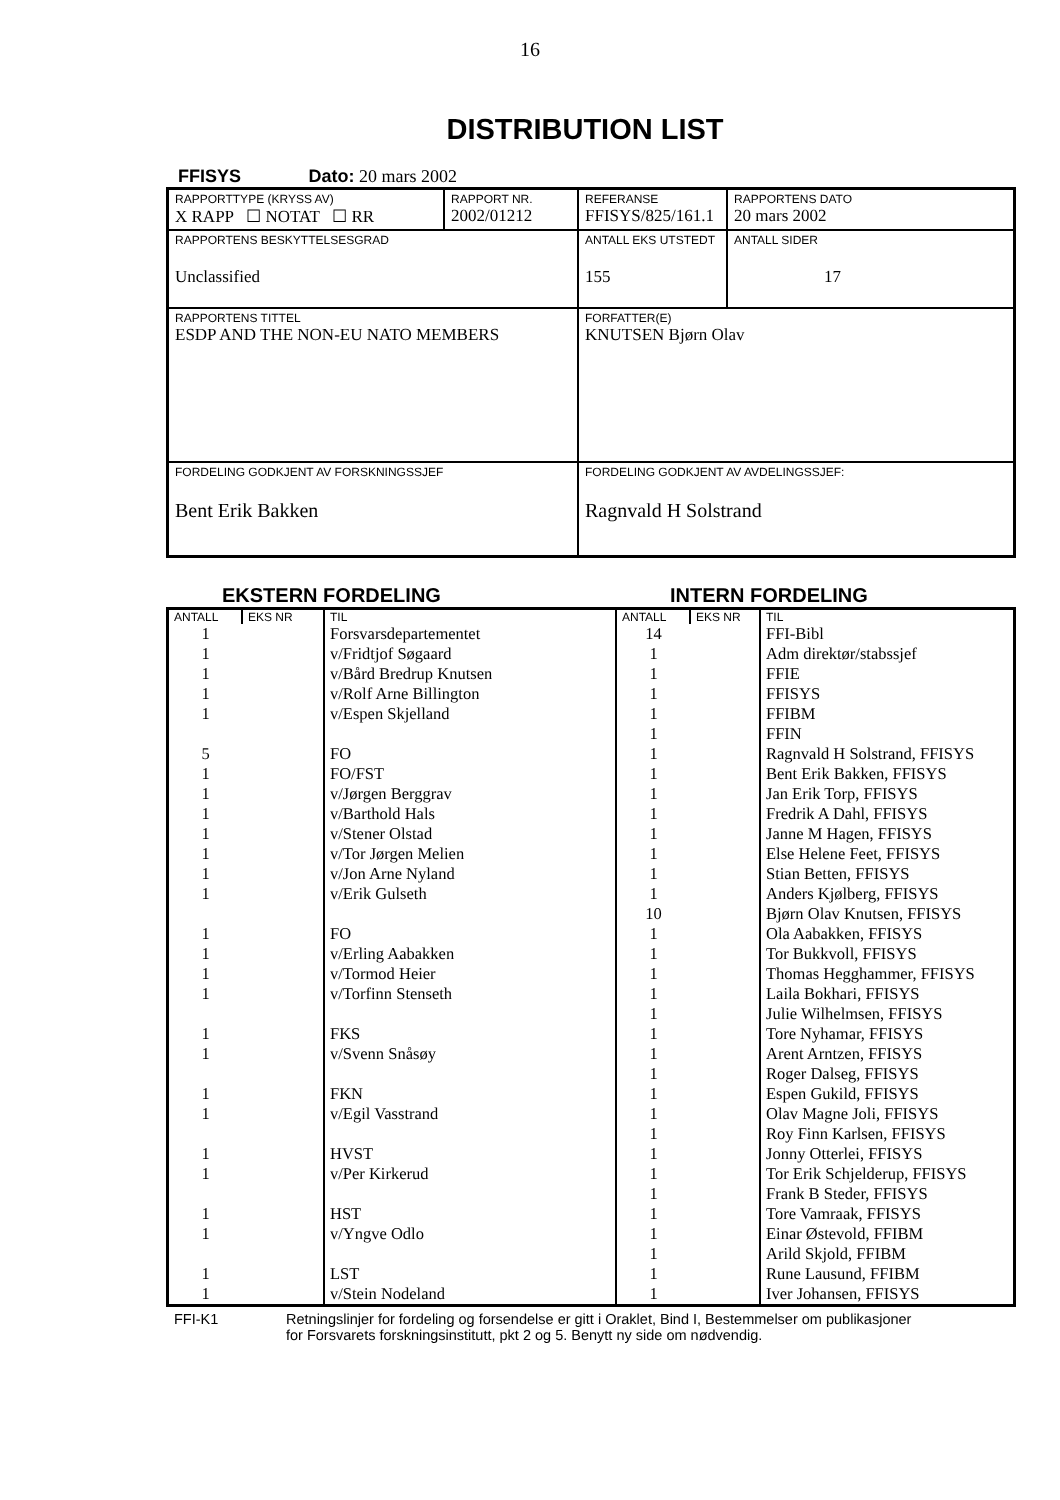16
DISTRIBUTION LIST
FFISYS Dato: 20 mars 2002
| RAPPORTTYPE (KRYSS AV) X RAPP ☐ NOTAT ☐ RR | RAPPORT NR. 2002/01212 | REFERANSE FFISYS/825/161.1 | RAPPORTENS DATO 20 mars 2002 |
| RAPPORTENS BESKYTTELSESGRAD Unclassified | | ANTALL EKS UTSTEDT 155 | ANTALL SIDER 17 |
| RAPPORTENS TITTEL ESDP AND THE NON-EU NATO MEMBERS | | FORFATTER(E) KNUTSEN Bjørn Olav | |
| FORDELING GODKJENT AV FORSKNINGSSJEF Bent Erik Bakken | | FORDELING GODKJENT AV AVDELINGSSJEF: Ragnvald H Solstrand | |
EKSTERN FORDELING INTERN FORDELING
| ANTALL | EKS NR | TIL | ANTALL | EKS NR | TIL |
| --- | --- | --- | --- | --- | --- |
| 1 | | Forsvarsdepartementet | 14 | | FFI-Bibl |
| 1 | | v/Fridtjof Søgaard | 1 | | Adm direktør/stabssjef |
| 1 | | v/Bård Bredrup Knutsen | 1 | | FFIE |
| 1 | | v/Rolf Arne Billington | 1 | | FFISYS |
| 1 | | v/Espen Skjelland | 1 | | FFIBM |
| | | | 1 | | FFIN |
| 5 | | FO | 1 | | Ragnvald H Solstrand, FFISYS |
| 1 | | FO/FST | 1 | | Bent Erik Bakken, FFISYS |
| 1 | | v/Jørgen Berggrav | 1 | | Jan Erik Torp, FFISYS |
| 1 | | v/Barthold Hals | 1 | | Fredrik A Dahl, FFISYS |
| 1 | | v/Stener Olstad | 1 | | Janne M Hagen, FFISYS |
| 1 | | v/Tor Jørgen Melien | 1 | | Else Helene Feet, FFISYS |
| 1 | | v/Jon Arne Nyland | 1 | | Stian Betten, FFISYS |
| 1 | | v/Erik Gulseth | 1 | | Anders Kjølberg, FFISYS |
| | | | 10 | | Bjørn Olav Knutsen, FFISYS |
| 1 | | FO | 1 | | Ola Aabakken, FFISYS |
| 1 | | v/Erling Aabakken | 1 | | Tor Bukkvoll, FFISYS |
| 1 | | v/Tormod Heier | 1 | | Thomas Hegghammer, FFISYS |
| 1 | | v/Torfinn Stenseth | 1 | | Laila Bokhari, FFISYS |
| | | | 1 | | Julie Wilhelmsen, FFISYS |
| 1 | | FKS | 1 | | Tore Nyhamar, FFISYS |
| 1 | | v/Svenn Snåsøy | 1 | | Arent Arntzen, FFISYS |
| | | | 1 | | Roger Dalseg, FFISYS |
| 1 | | FKN | 1 | | Espen Gukild, FFISYS |
| 1 | | v/Egil Vasstrand | 1 | | Olav Magne Joli, FFISYS |
| | | | 1 | | Roy Finn Karlsen, FFISYS |
| 1 | | HVST | 1 | | Jonny Otterlei, FFISYS |
| 1 | | v/Per Kirkerud | 1 | | Tor Erik Schjelderup, FFISYS |
| | | | 1 | | Frank B Steder, FFISYS |
| 1 | | HST | 1 | | Tore Vamraak, FFISYS |
| 1 | | v/Yngve Odlo | 1 | | Einar Østevold, FFIBM |
| | | | 1 | | Arild Skjold, FFIBM |
| 1 | | LST | 1 | | Rune Lausund, FFIBM |
| 1 | | v/Stein Nodeland | 1 | | Iver Johansen, FFISYS |
FFI-K1 Retningslinjer for fordeling og forsendelse er gitt i Oraklet, Bind I, Bestemmelser om publikasjoner
for Forsvarets forskningsinstitutt, pkt 2 og 5. Benytt ny side om nødvendig.